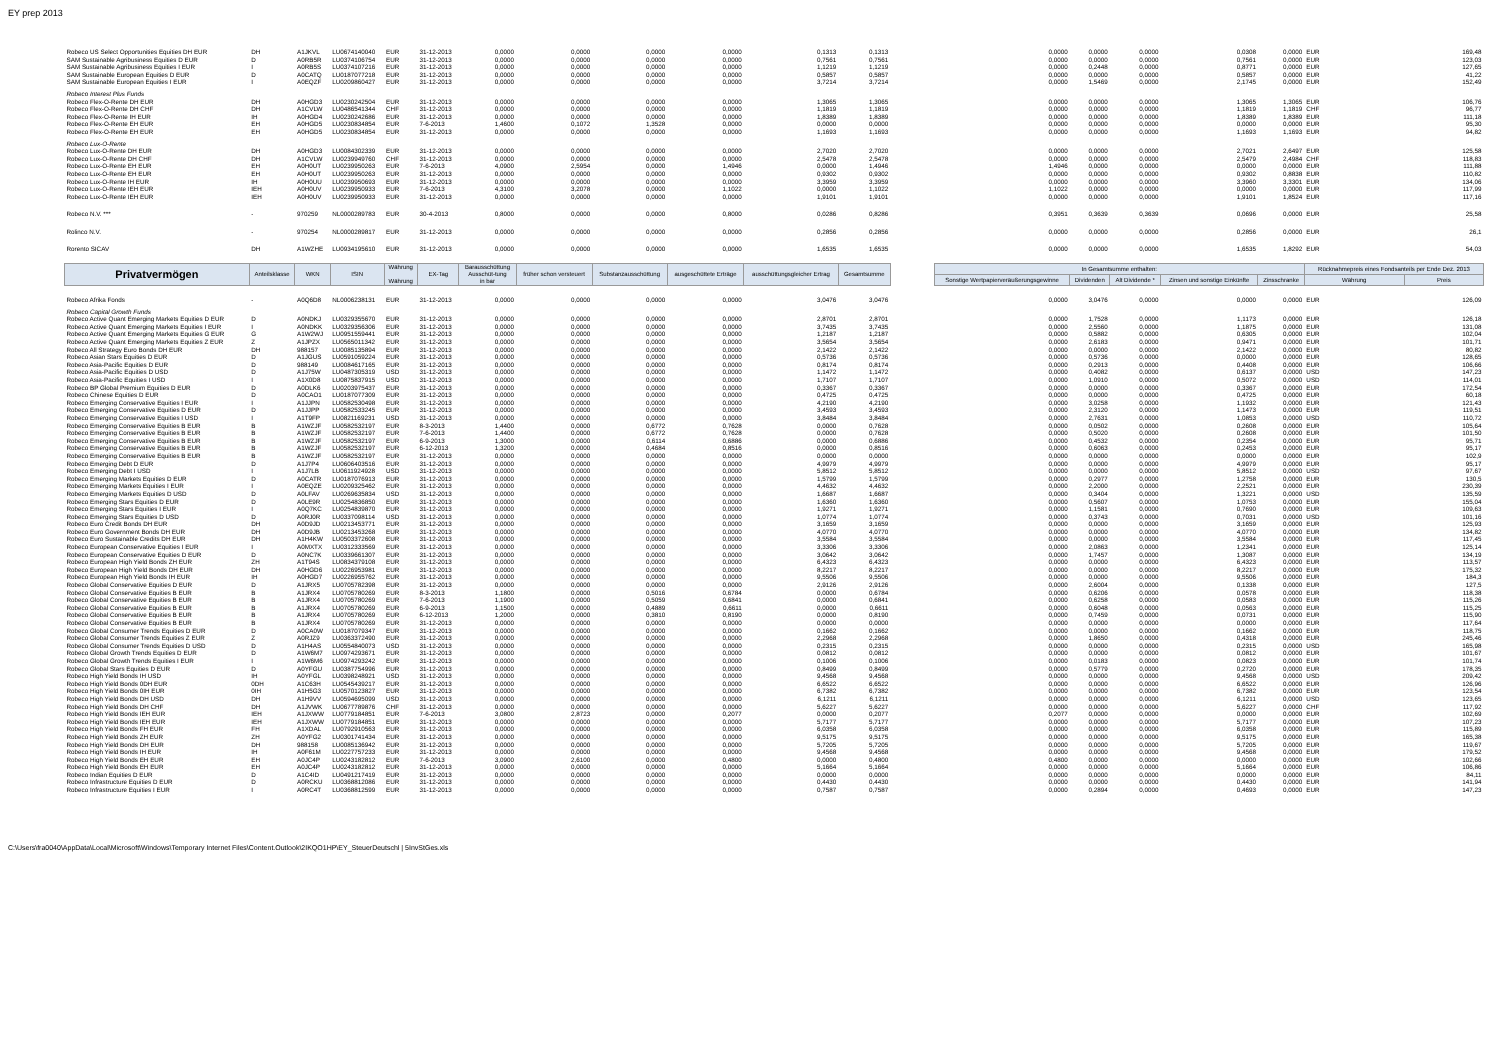EY prep 2013
| Robeco US Select Opportunities Equities DH EUR | DH | A1JKVL | LU0674140040 | EUR | 31-12-2013 | 0,0000 | 0,0000 | 0,0000 | 0,0000 | 0,1313 | 0,1313 | | 0,0000 | 0,0000 | 0,0000 | 0,0308 | 0,0000 | EUR | 169,48 |
| SAM Sustainable Agribusiness Equities D EUR | D | A0RB5R | LU0374106754 | EUR | 31-12-2013 | 0,0000 | 0,0000 | 0,0000 | 0,0000 | 0,7561 | 0,7561 | | 0,0000 | 0,0000 | 0,0000 | 0,7561 | 0,0000 | EUR | 123,03 |
| SAM Sustainable Agribusiness Equities I EUR | I | A0RB5S | LU0374107216 | EUR | 31-12-2013 | 0,0000 | 0,0000 | 0,0000 | 0,0000 | 1,1219 | 1,1219 | | 0,0000 | 0,2448 | 0,0000 | 0,8771 | 0,0000 | EUR | 127,65 |
| SAM Sustainable European Equities D EUR | D | A0CATQ | LU0187077218 | EUR | 31-12-2013 | 0,0000 | 0,0000 | 0,0000 | 0,0000 | 0,5857 | 0,5857 | | 0,0000 | 0,0000 | 0,0000 | 0,5857 | 0,0000 | EUR | 41,22 |
| SAM Sustainable European Equities I EUR | I | A0EQZF | LU0209860427 | EUR | 31-12-2013 | 0,0000 | 0,0000 | 0,0000 | 0,0000 | 3,7214 | 3,7214 | | 0,0000 | 1,5469 | 0,0000 | 2,1745 | 0,0000 | EUR | 152,49 |
| Robeco Interest Plus Funds | | | | | | | | | | | | | | | | | | | |
| Robeco Flex-O-Rente DH EUR | DH | A0HGD3 | LU0230242504 | EUR | 31-12-2013 | 0,0000 | 0,0000 | 0,0000 | 0,0000 | 1,3065 | 1,3065 | | 0,0000 | 0,0000 | 0,0000 | 1,3065 | 1,3065 | EUR | 106,76 |
| Robeco Flex-O-Rente DH CHF | DH | A1CVLW | LU0486541344 | CHF | 31-12-2013 | 0,0000 | 0,0000 | 0,0000 | 0,0000 | 1,1819 | 1,1819 | | 0,0000 | 0,0000 | 0,0000 | 1,1819 | 1,1819 | CHF | 96,77 |
| Robeco Flex-O-Rente IH EUR | IH | A0HGD4 | LU0230242686 | EUR | 31-12-2013 | 0,0000 | 0,0000 | 0,0000 | 0,0000 | 1,8389 | 1,8389 | | 0,0000 | 0,0000 | 0,0000 | 1,8389 | 1,8389 | EUR | 111,18 |
| Robeco Flex-O-Rente EH EUR | EH | A0HGD5 | LU0230834854 | EUR | 7-6-2013 | 1,4600 | 0,1072 | 1,3528 | 0,0000 | 0,0000 | 0,0000 | | 0,0000 | 0,0000 | 0,0000 | 0,0000 | 0,0000 | EUR | 95,30 |
| Robeco Flex-O-Rente EH EUR | EH | A0HGD5 | LU0230834854 | EUR | 31-12-2013 | 0,0000 | 0,0000 | 0,0000 | 0,0000 | 1,1693 | 1,1693 | | 0,0000 | 0,0000 | 0,0000 | 1,1693 | 1,1693 | EUR | 94,82 |
| Robeco Lux-O-Rente | | | | | | | | | | | | | | | | | | | |
| Robeco Lux-O-Rente DH EUR | DH | A0HGD3 | LU0084302339 | EUR | 31-12-2013 | 0,0000 | 0,0000 | 0,0000 | 0,0000 | 2,7020 | 2,7020 | | 0,0000 | 0,0000 | 0,0000 | 2,7021 | 2,6497 | EUR | 125,58 |
| Robeco Lux-O-Rente DH CHF | DH | A1CVLW | LU0239949760 | CHF | 31-12-2013 | 0,0000 | 0,0000 | 0,0000 | 0,0000 | 2,5478 | 2,5478 | | 0,0000 | 0,0000 | 0,0000 | 2,5479 | 2,4984 | CHF | 118,83 |
| Robeco Lux-O-Rente EH EUR | EH | A0H0UT | LU0239950263 | EUR | 7-6-2013 | 4,0900 | 2,5954 | 0,0000 | 1,4946 | 0,0000 | 1,4946 | | 1,4946 | 0,0000 | 0,0000 | 0,0000 | 0,0000 | EUR | 111,88 |
| Robeco Lux-O-Rente EH EUR | EH | A0H0UT | LU0239950263 | EUR | 31-12-2013 | 0,0000 | 0,0000 | 0,0000 | 0,0000 | 0,9302 | 0,9302 | | 0,0000 | 0,0000 | 0,0000 | 0,9302 | 0,8838 | EUR | 110,82 |
| Robeco Lux-O-Rente IH EUR | IH | A0H0UU | LU0239950693 | EUR | 31-12-2013 | 0,0000 | 0,0000 | 0,0000 | 0,0000 | 3,3959 | 3,3959 | | 0,0000 | 0,0000 | 0,0000 | 3,3960 | 3,3301 | EUR | 134,06 |
| Robeco Lux-O-Rente IEH EUR | IEH | A0H0UV | LU0239950933 | EUR | 7-6-2013 | 4,3100 | 3,2078 | 0,0000 | 1,1022 | 0,0000 | 1,1022 | | 1,1022 | 0,0000 | 0,0000 | 0,0000 | 0,0000 | EUR | 117,99 |
| Robeco Lux-O-Rente IEH EUR | IEH | A0H0UV | LU0239950933 | EUR | 31-12-2013 | 0,0000 | 0,0000 | 0,0000 | 0,0000 | 1,9101 | 1,9101 | | 0,0000 | 0,0000 | 0,0000 | 1,9101 | 1,8524 | EUR | 117,16 |
| Robeco N.V. *** | - | 970259 | NL0000289783 | EUR | 30-4-2013 | 0,8000 | 0,0000 | 0,0000 | 0,8000 | 0,0286 | 0,8286 | | 0,3951 | 0,3639 | 0,3639 | 0,0696 | 0,0000 | EUR | 25,58 |
| Rolinco N.V. | - | 970254 | NL0000289817 | EUR | 31-12-2013 | 0,0000 | 0,0000 | 0,0000 | 0,0000 | 0,2856 | 0,2856 | | 0,0000 | 0,0000 | 0,0000 | 0,2856 | 0,0000 | EUR | 26,1 |
| Rorento SICAV | DH | A1WZHE | LU0934195610 | EUR | 31-12-2013 | 0,0000 | 0,0000 | 0,0000 | 0,0000 | 1,6535 | 1,6535 | | 0,0000 | 0,0000 | 0,0000 | 1,6535 | 1,8292 | EUR | 54,03 |
| Privatvermögen | Anteilsklasse | WKN | ISIN | Währung Währung | EX-Tag | Barausschüttung Ausschüt-tung in bar | früher schon versteuert | Substanzausschüttung | ausgeschüttete Erträge | ausschüttungsgleicher Ertrag | Gesamtsumme | | In Gesamtsumme enthalten: | | | | | Rücknahmepreis eines Fondsanteils per Ende Dez. 2013 | |
| | | | | | | | | | | | | | Sonstige Wertpapierveräußerungsgewinne | Dividenden | Alt Dividende * | Zinsen und sonstige Einkünfte | Zinsschranke | Währung | Preis |
| Robeco Afrika Fonds | - | A0Q6D8 | NL0006238131 | EUR | 31-12-2013 | 0,0000 | 0,0000 | 0,0000 | 0,0000 | 3,0476 | 3,0476 | | 0,0000 | 3,0476 | 0,0000 | 0,0000 | 0,0000 | EUR | 126,09 |
| Robeco Capital Growth Funds | | | | | | | | | | | | | | | | | | | |
| Robeco Active Quant Emerging Markets Equities D EUR | D | A0NDKJ | LU0329355670 | EUR | 31-12-2013 | 0,0000 | 0,0000 | 0,0000 | 0,0000 | 2,8701 | 2,8701 | | 0,0000 | 1,7528 | 0,0000 | 1,1173 | 0,0000 | EUR | 126,18 |
| Robeco Active Quant Emerging Markets Equities I EUR | I | A0NDKK | LU0329356306 | EUR | 31-12-2013 | 0,0000 | 0,0000 | 0,0000 | 0,0000 | 3,7435 | 3,7435 | | 0,0000 | 2,5560 | 0,0000 | 1,1875 | 0,0000 | EUR | 131,08 |
| Robeco Active Quant Emerging Markets Equities G EUR | G | A1W2WJ | LU0951559441 | EUR | 31-12-2013 | 0,0000 | 0,0000 | 0,0000 | 0,0000 | 1,2187 | 1,2187 | | 0,0000 | 0,5882 | 0,0000 | 0,6305 | 0,0000 | EUR | 102,04 |
| Robeco Active Quant Emerging Markets Equities Z EUR | Z | A1JPZX | LU0565011342 | EUR | 31-12-2013 | 0,0000 | 0,0000 | 0,0000 | 0,0000 | 3,5654 | 3,5654 | | 0,0000 | 2,6183 | 0,0000 | 0,9471 | 0,0000 | EUR | 101,71 |
| Robeco All Strategy Euro Bonds DH EUR | DH | 988157 | LU0085135894 | EUR | 31-12-2013 | 0,0000 | 0,0000 | 0,0000 | 0,0000 | 2,1422 | 2,1422 | | 0,0000 | 0,0000 | 0,0000 | 2,1422 | 0,0000 | EUR | 80,82 |
| Robeco Asian Stars Equities D EUR | D | A1JGUS | LU0591059224 | EUR | 31-12-2013 | 0,0000 | 0,0000 | 0,0000 | 0,0000 | 0,5736 | 0,5736 | | 0,0000 | 0,5736 | 0,0000 | 0,0000 | 0,0000 | EUR | 128,65 |
| Robeco Asia-Pacific Equities D EUR | D | 988149 | LU0084617165 | EUR | 31-12-2013 | 0,0000 | 0,0000 | 0,0000 | 0,0000 | 0,8174 | 0,8174 | | 0,0000 | 0,2913 | 0,0000 | 0,4408 | 0,0000 | EUR | 106,66 |
| Robeco Asia-Pacific Equities D USD | D | A1J75W | LU0487305319 | USD | 31-12-2013 | 0,0000 | 0,0000 | 0,0000 | 0,0000 | 1,1472 | 1,1472 | | 0,0000 | 0,4082 | 0,0000 | 0,6137 | 0,0000 | USD | 147,23 |
| Robeco Asia-Pacific Equities I USD | I | A1X0D8 | LU0875837915 | USD | 31-12-2013 | 0,0000 | 0,0000 | 0,0000 | 0,0000 | 1,7107 | 1,7107 | | 0,0000 | 1,0910 | 0,0000 | 0,5072 | 0,0000 | USD | 114,01 |
| Robeco BP Global Premium Equities D EUR | D | A0DLK6 | LU0203975437 | EUR | 31-12-2013 | 0,0000 | 0,0000 | 0,0000 | 0,0000 | 0,3367 | 0,3367 | | 0,0000 | 0,0000 | 0,0000 | 0,3367 | 0,0000 | EUR | 172,54 |
| Robeco Chinese Equities D EUR | D | A0CAO1 | LU0187077309 | EUR | 31-12-2013 | 0,0000 | 0,0000 | 0,0000 | 0,0000 | 0,4725 | 0,4725 | | 0,0000 | 0,0000 | 0,0000 | 0,4725 | 0,0000 | EUR | 60,18 |
| Robeco Emerging Conservative Equities I EUR | I | A1JJPN | LU0582530498 | EUR | 31-12-2013 | 0,0000 | 0,0000 | 0,0000 | 0,0000 | 4,2190 | 4,2190 | | 0,0000 | 3,0258 | 0,0000 | 1,1932 | 0,0000 | EUR | 121,43 |
| Robeco Emerging Conservative Equities D EUR | D | A1JJPP | LU0582533245 | EUR | 31-12-2013 | 0,0000 | 0,0000 | 0,0000 | 0,0000 | 3,4593 | 3,4593 | | 0,0000 | 2,3120 | 0,0000 | 1,1473 | 0,0000 | EUR | 119,51 |
| Robeco Emerging Conservative Equities I USD | I | A1T9FP | LU0821169231 | USD | 31-12-2013 | 0,0000 | 0,0000 | 0,0000 | 0,0000 | 3,8484 | 3,8484 | | 0,0000 | 2,7631 | 0,0000 | 1,0853 | 0,0000 | USD | 110,72 |
| Robeco Emerging Conservative Equities B EUR | B | A1WZJF | LU0582532197 | EUR | 8-3-2013 | 1,4400 | 0,0000 | 0,6772 | 0,7628 | 0,0000 | 0,7628 | | 0,0000 | 0,0502 | 0,0000 | 0,2608 | 0,0000 | EUR | 105,64 |
| Robeco Emerging Conservative Equities B EUR | B | A1WZJF | LU0582532197 | EUR | 7-6-2013 | 1,4400 | 0,0000 | 0,6772 | 0,7628 | 0,0000 | 0,7628 | | 0,0000 | 0,5020 | 0,0000 | 0,2608 | 0,0000 | EUR | 101,50 |
| Robeco Emerging Conservative Equities B EUR | B | A1WZJF | LU0582532197 | EUR | 6-9-2013 | 1,3000 | 0,0000 | 0,6114 | 0,6886 | 0,0000 | 0,6886 | | 0,0000 | 0,4532 | 0,0000 | 0,2354 | 0,0000 | EUR | 95,71 |
| Robeco Emerging Conservative Equities B EUR | B | A1WZJF | LU0582532197 | EUR | 6-12-2013 | 1,3200 | 0,0000 | 0,4684 | 0,8516 | 0,0000 | 0,8516 | | 0,0000 | 0,6063 | 0,0000 | 0,2453 | 0,0000 | EUR | 95,17 |
| Robeco Emerging Conservative Equities B EUR | B | A1WZJF | LU0582532197 | EUR | 31-12-2013 | 0,0000 | 0,0000 | 0,0000 | 0,0000 | 0,0000 | 0,0000 | | 0,0000 | 0,0000 | 0,0000 | 0,0000 | 0,0000 | EUR | 102,9 |
| Robeco Emerging Debt D EUR | D | A1J7P4 | LU0606403516 | EUR | 31-12-2013 | 0,0000 | 0,0000 | 0,0000 | 0,0000 | 4,9979 | 4,9979 | | 0,0000 | 0,0000 | 0,0000 | 4,9979 | 0,0000 | EUR | 95,17 |
| Robeco Emerging Debt I USD | I | A1J7LB | LU0611924928 | USD | 31-12-2013 | 0,0000 | 0,0000 | 0,0000 | 0,0000 | 5,8512 | 5,8512 | | 0,0000 | 0,0000 | 0,0000 | 5,8512 | 0,0000 | USD | 97,67 |
| Robeco Emerging Markets Equities D EUR | D | A0CATR | LU0187076913 | EUR | 31-12-2013 | 0,0000 | 0,0000 | 0,0000 | 0,0000 | 1,5799 | 1,5799 | | 0,0000 | 0,2977 | 0,0000 | 1,2758 | 0,0000 | EUR | 130,5 |
| Robeco Emerging Markets Equities I EUR | I | A0EQZE | LU0209325462 | EUR | 31-12-2013 | 0,0000 | 0,0000 | 0,0000 | 0,0000 | 4,4632 | 4,4632 | | 0,0000 | 2,2000 | 0,0000 | 2,2521 | 0,0000 | EUR | 230,39 |
| Robeco Emerging Markets Equities D USD | D | A0LFAV | LU0269635834 | USD | 31-12-2013 | 0,0000 | 0,0000 | 0,0000 | 0,0000 | 1,6687 | 1,6687 | | 0,0000 | 0,3404 | 0,0000 | 1,3221 | 0,0000 | USD | 135,59 |
| Robeco Emerging Stars Equities D EUR | D | A0LE9R | LU0254836850 | EUR | 31-12-2013 | 0,0000 | 0,0000 | 0,0000 | 0,0000 | 1,6360 | 1,6360 | | 0,0000 | 0,5607 | 0,0000 | 1,0753 | 0,0000 | EUR | 155,04 |
| Robeco Emerging Stars Equities I EUR | I | A0Q7KC | LU0254839870 | EUR | 31-12-2013 | 0,0000 | 0,0000 | 0,0000 | 0,0000 | 1,9271 | 1,9271 | | 0,0000 | 1,1581 | 0,0000 | 0,7690 | 0,0000 | EUR | 109,63 |
| Robeco Emerging Stars Equities D USD | D | A0RJ0R | LU0337098114 | USD | 31-12-2013 | 0,0000 | 0,0000 | 0,0000 | 0,0000 | 1,0774 | 1,0774 | | 0,0000 | 0,3743 | 0,0000 | 0,7031 | 0,0000 | USD | 101,16 |
| Robeco Euro Credit Bonds DH EUR | DH | A0D9JD | LU0213453771 | EUR | 31-12-2013 | 0,0000 | 0,0000 | 0,0000 | 0,0000 | 3,1659 | 3,1659 | | 0,0000 | 0,0000 | 0,0000 | 3,1659 | 0,0000 | EUR | 125,93 |
| Robeco Euro Government Bonds DH EUR | DH | A0D9JB | LU0213453268 | EUR | 31-12-2013 | 0,0000 | 0,0000 | 0,0000 | 0,0000 | 4,0770 | 4,0770 | | 0,0000 | 0,0000 | 0,0000 | 4,0770 | 0,0000 | EUR | 134,82 |
| Robeco Euro Sustainable Credits DH EUR | DH | A1H4KW | LU0503372608 | EUR | 31-12-2013 | 0,0000 | 0,0000 | 0,0000 | 0,0000 | 3,5584 | 3,5584 | | 0,0000 | 0,0000 | 0,0000 | 3,5584 | 0,0000 | EUR | 117,45 |
| Robeco European Conservative Equities I EUR | I | A0MXTX | LU0312333569 | EUR | 31-12-2013 | 0,0000 | 0,0000 | 0,0000 | 0,0000 | 3,3306 | 3,3306 | | 0,0000 | 2,0863 | 0,0000 | 1,2341 | 0,0000 | EUR | 125,14 |
| Robeco European Conservative Equities D EUR | D | A0NC7K | LU0339661307 | EUR | 31-12-2013 | 0,0000 | 0,0000 | 0,0000 | 0,0000 | 3,0642 | 3,0642 | | 0,0000 | 1,7457 | 0,0000 | 1,3087 | 0,0000 | EUR | 134,19 |
| Robeco European High Yield Bonds ZH EUR | ZH | A1T94S | LU0834379108 | EUR | 31-12-2013 | 0,0000 | 0,0000 | 0,0000 | 0,0000 | 6,4323 | 6,4323 | | 0,0000 | 0,0000 | 0,0000 | 6,4323 | 0,0000 | EUR | 113,57 |
| Robeco European High Yield Bonds DH EUR | DH | A0HGD6 | LU0226953981 | EUR | 31-12-2013 | 0,0000 | 0,0000 | 0,0000 | 0,0000 | 8,2217 | 8,2217 | | 0,0000 | 0,0000 | 0,0000 | 8,2217 | 0,0000 | EUR | 175,32 |
| Robeco European High Yield Bonds IH EUR | IH | A0HGD7 | LU0226955762 | EUR | 31-12-2013 | 0,0000 | 0,0000 | 0,0000 | 0,0000 | 9,5506 | 9,5506 | | 0,0000 | 0,0000 | 0,0000 | 9,5506 | 0,0000 | EUR | 184,3 |
| Robeco Global Conservative Equities D EUR | D | A1JRX5 | LU0705782398 | EUR | 31-12-2013 | 0,0000 | 0,0000 | 0,0000 | 0,0000 | 2,9126 | 2,9126 | | 0,0000 | 2,6004 | 0,0000 | 0,1338 | 0,0000 | EUR | 127,5 |
| Robeco Global Conservative Equities B EUR | B | A1JRX4 | LU0705780269 | EUR | 8-3-2013 | 1,1800 | 0,0000 | 0,5016 | 0,6784 | 0,0000 | 0,6784 | | 0,0000 | 0,6206 | 0,0000 | 0,0578 | 0,0000 | EUR | 118,38 |
| Robeco Global Conservative Equities B EUR | B | A1JRX4 | LU0705780269 | EUR | 7-6-2013 | 1,1900 | 0,0000 | 0,5059 | 0,6841 | 0,0000 | 0,6841 | | 0,0000 | 0,6258 | 0,0000 | 0,0583 | 0,0000 | EUR | 115,26 |
| Robeco Global Conservative Equities B EUR | B | A1JRX4 | LU0705780269 | EUR | 6-9-2013 | 1,1500 | 0,0000 | 0,4889 | 0,6611 | 0,0000 | 0,6611 | | 0,0000 | 0,6048 | 0,0000 | 0,0563 | 0,0000 | EUR | 115,25 |
| Robeco Global Conservative Equities B EUR | B | A1JRX4 | LU0705780269 | EUR | 6-12-2013 | 1,2000 | 0,0000 | 0,3810 | 0,8190 | 0,0000 | 0,8190 | | 0,0000 | 0,7459 | 0,0000 | 0,0731 | 0,0000 | EUR | 115,90 |
| Robeco Global Conservative Equities B EUR | B | A1JRX4 | LU0705780269 | EUR | 31-12-2013 | 0,0000 | 0,0000 | 0,0000 | 0,0000 | 0,0000 | 0,0000 | | 0,0000 | 0,0000 | 0,0000 | 0,0000 | 0,0000 | EUR | 117,64 |
| Robeco Global Consumer Trends Equities D EUR | D | A0CA0W | LU0187079347 | EUR | 31-12-2013 | 0,0000 | 0,0000 | 0,0000 | 0,0000 | 0,1662 | 0,1662 | | 0,0000 | 0,0000 | 0,0000 | 0,1662 | 0,0000 | EUR | 118,75 |
| Robeco Global Consumer Trends Equities Z EUR | Z | A0RJZ9 | LU0363372490 | EUR | 31-12-2013 | 0,0000 | 0,0000 | 0,0000 | 0,0000 | 2,2968 | 2,2968 | | 0,0000 | 1,8650 | 0,0000 | 0,4318 | 0,0000 | EUR | 245,46 |
| Robeco Global Consumer Trends Equities D USD | D | A1H4AS | LU0554840073 | USD | 31-12-2013 | 0,0000 | 0,0000 | 0,0000 | 0,0000 | 0,2315 | 0,2315 | | 0,0000 | 0,0000 | 0,0000 | 0,2315 | 0,0000 | USD | 165,98 |
| Robeco Global Growth Trends Equities D EUR | D | A1W6M7 | LU0974293671 | EUR | 31-12-2013 | 0,0000 | 0,0000 | 0,0000 | 0,0000 | 0,0812 | 0,0812 | | 0,0000 | 0,0000 | 0,0000 | 0,0812 | 0,0000 | EUR | 101,67 |
| Robeco Global Growth Trends Equities I EUR | I | A1W6M6 | LU0974293242 | EUR | 31-12-2013 | 0,0000 | 0,0000 | 0,0000 | 0,0000 | 0,1006 | 0,1006 | | 0,0000 | 0,0183 | 0,0000 | 0,0823 | 0,0000 | EUR | 101,74 |
| Robeco Global Stars Equities D EUR | D | A0YFGU | LU0387754996 | EUR | 31-12-2013 | 0,0000 | 0,0000 | 0,0000 | 0,0000 | 0,8499 | 0,8499 | | 0,0000 | 0,5779 | 0,0000 | 0,2720 | 0,0000 | EUR | 178,35 |
| Robeco High Yield Bonds IH USD | IH | A0YFGL | LU0398248921 | USD | 31-12-2013 | 0,0000 | 0,0000 | 0,0000 | 0,0000 | 9,4568 | 9,4568 | | 0,0000 | 0,0000 | 0,0000 | 9,4568 | 0,0000 | USD | 209,42 |
| Robeco High Yield Bonds 0DH EUR | 0DH | A1C63H | LU0545439217 | EUR | 31-12-2013 | 0,0000 | 0,0000 | 0,0000 | 0,0000 | 6,6522 | 6,6522 | | 0,0000 | 0,0000 | 0,0000 | 6,6522 | 0,0000 | EUR | 126,96 |
| Robeco High Yield Bonds 0IH EUR | 0IH | A1H5G3 | LU0570123827 | EUR | 31-12-2013 | 0,0000 | 0,0000 | 0,0000 | 0,0000 | 6,7382 | 6,7382 | | 0,0000 | 0,0000 | 0,0000 | 6,7382 | 0,0000 | EUR | 123,54 |
| Robeco High Yield Bonds DH USD | DH | A1H9VV | LU0594695099 | USD | 31-12-2013 | 0,0000 | 0,0000 | 0,0000 | 0,0000 | 6,1211 | 6,1211 | | 0,0000 | 0,0000 | 0,0000 | 6,1211 | 0,0000 | USD | 123,65 |
| Robeco High Yield Bonds DH CHF | DH | A1JVWK | LU0677789876 | CHF | 31-12-2013 | 0,0000 | 0,0000 | 0,0000 | 0,0000 | 5,6227 | 5,6227 | | 0,0000 | 0,0000 | 0,0000 | 5,6227 | 0,0000 | CHF | 117,92 |
| Robeco High Yield Bonds IEH EUR | IEH | A1JXWW | LU0779184851 | EUR | 7-6-2013 | 3,0800 | 2,8723 | 0,0000 | 0,2077 | 0,0000 | 0,2077 | | 0,2077 | 0,0000 | 0,0000 | 0,0000 | 0,0000 | EUR | 102,69 |
| Robeco High Yield Bonds IEH EUR | IEH | A1JXWW | LU0779184851 | EUR | 31-12-2013 | 0,0000 | 0,0000 | 0,0000 | 0,0000 | 5,7177 | 5,7177 | | 0,0000 | 0,0000 | 0,0000 | 5,7177 | 0,0000 | EUR | 107,23 |
| Robeco High Yield Bonds FH EUR | FH | A1XDAL | LU0792910563 | EUR | 31-12-2013 | 0,0000 | 0,0000 | 0,0000 | 0,0000 | 6,0358 | 6,0358 | | 0,0000 | 0,0000 | 0,0000 | 6,0358 | 0,0000 | EUR | 115,89 |
| Robeco High Yield Bonds ZH EUR | ZH | A0YFG2 | LU0301741434 | EUR | 31-12-2013 | 0,0000 | 0,0000 | 0,0000 | 0,0000 | 9,5175 | 9,5175 | | 0,0000 | 0,0000 | 0,0000 | 9,5175 | 0,0000 | EUR | 165,38 |
| Robeco High Yield Bonds DH EUR | DH | 988158 | LU0085136942 | EUR | 31-12-2013 | 0,0000 | 0,0000 | 0,0000 | 0,0000 | 5,7205 | 5,7205 | | 0,0000 | 0,0000 | 0,0000 | 5,7205 | 0,0000 | EUR | 119,67 |
| Robeco High Yield Bonds IH EUR | IH | A0F61M | LU0227757233 | EUR | 31-12-2013 | 0,0000 | 0,0000 | 0,0000 | 0,0000 | 9,4568 | 9,4568 | | 0,0000 | 0,0000 | 0,0000 | 9,4568 | 0,0000 | EUR | 179,52 |
| Robeco High Yield Bonds EH EUR | EH | A0JC4P | LU0243182812 | EUR | 7-6-2013 | 3,0900 | 2,6100 | 0,0000 | 0,4800 | 0,0000 | 0,4800 | | 0,4800 | 0,0000 | 0,0000 | 0,0000 | 0,0000 | EUR | 102,66 |
| Robeco High Yield Bonds EH EUR | EH | A0JC4P | LU0243182812 | EUR | 31-12-2013 | 0,0000 | 0,0000 | 0,0000 | 0,0000 | 5,1664 | 5,1664 | | 0,0000 | 0,0000 | 0,0000 | 5,1664 | 0,0000 | EUR | 106,86 |
| Robeco Indian Equities D EUR | D | A1C4ID | LU0491217419 | EUR | 31-12-2013 | 0,0000 | 0,0000 | 0,0000 | 0,0000 | 0,0000 | 0,0000 | | 0,0000 | 0,0000 | 0,0000 | 0,0000 | 0,0000 | EUR | 84,11 |
| Robeco Infrastructure Equities D EUR | D | A0RCKU | LU0368812086 | EUR | 31-12-2013 | 0,0000 | 0,0000 | 0,0000 | 0,0000 | 0,4430 | 0,4430 | | 0,0000 | 0,0000 | 0,0000 | 0,4430 | 0,0000 | EUR | 141,94 |
| Robeco Infrastructure Equities I EUR | I | A0RC4T | LU0368812599 | EUR | 31-12-2013 | 0,0000 | 0,0000 | 0,0000 | 0,0000 | 0,7587 | 0,7587 | | 0,0000 | 0,2894 | 0,0000 | 0,4693 | 0,0000 | EUR | 147,23 |
C:\Users\fra0040\AppData\Local\Microsoft\Windows\Temporary Internet Files\Content.Outlook\2IKQO1HP\EY_SteuerDeutschl | 5InvStGes.xls